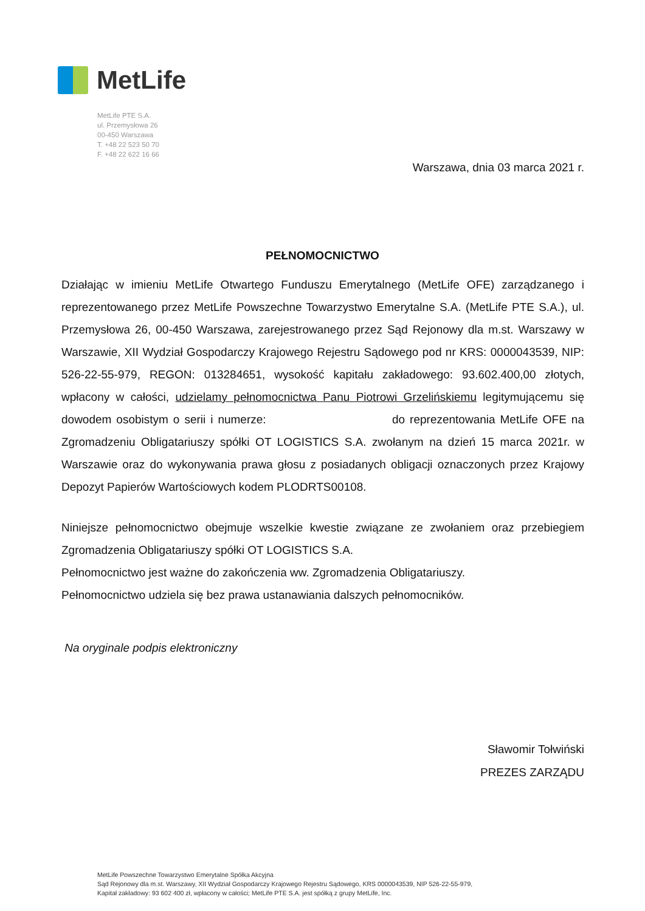MetLife
MetLife PTE S.A.
ul. Przemysłowa 26
00-450 Warszawa
T. +48 22 523 50 70
F. +48 22 622 16 66
Warszawa, dnia 03 marca 2021 r.
PEŁNOMOCNICTWO
Działając w imieniu MetLife Otwartego Funduszu Emerytalnego (MetLife OFE) zarządzanego i reprezentowanego przez MetLife Powszechne Towarzystwo Emerytalne S.A. (MetLife PTE S.A.), ul. Przemysłowa 26, 00-450 Warszawa, zarejestrowanego przez Sąd Rejonowy dla m.st. Warszawy w Warszawie, XII Wydział Gospodarczy Krajowego Rejestru Sądowego pod nr KRS: 0000043539, NIP: 526-22-55-979, REGON: 013284651, wysokość kapitału zakładowego: 93.602.400,00 złotych, wpłacony w całości, udzielamy pełnomocnictwa Panu Piotrowi Grzelińskiemu legitymującemu się dowodem osobistym o serii i numerze: do reprezentowania MetLife OFE na Zgromadzeniu Obligatariuszy spółki OT LOGISTICS S.A. zwołanym na dzień 15 marca 2021r. w Warszawie oraz do wykonywania prawa głosu z posiadanych obligacji oznaczonych przez Krajowy Depozyt Papierów Wartościowych kodem PLODRTS00108.
Niniejsze pełnomocnictwo obejmuje wszelkie kwestie związane ze zwołaniem oraz przebiegiem Zgromadzenia Obligatariuszy spółki OT LOGISTICS S.A.
Pełnomocnictwo jest ważne do zakończenia ww. Zgromadzenia Obligatariuszy.
Pełnomocnictwo udziela się bez prawa ustanawiania dalszych pełnomocników.
Na oryginale podpis elektroniczny
Sławomir Tołwiński
PREZES ZARZĄDU
MetLife Powszechne Towarzystwo Emerytalne Spółka Akcyjna
Sąd Rejonowy dla m.st. Warszawy, XII Wydział Gospodarczy Krajowego Rejestru Sądowego, KRS 0000043539, NIP 526-22-55-979,
Kapitał zakładowy: 93 602 400 zł, wpłacony w całości; MetLife PTE S.A. jest spółką z grupy MetLife, Inc.